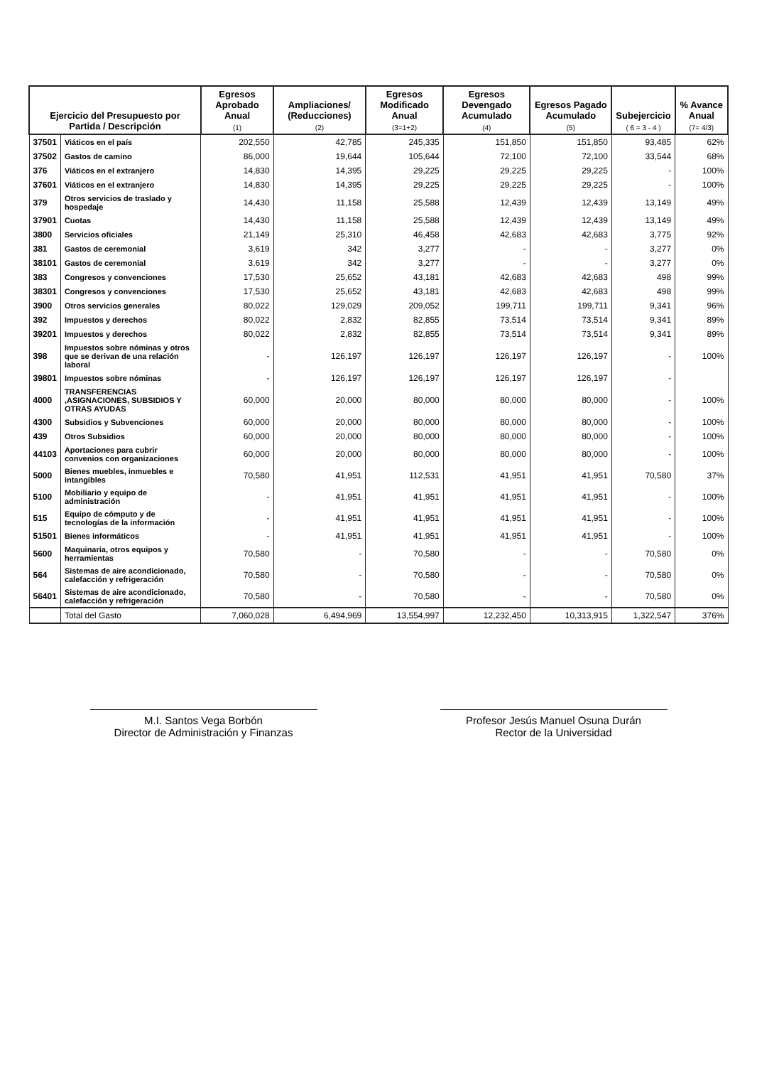| Ejercicio del Presupuesto por Partida / Descripción | | Egresos Aprobado Anual (1) | Ampliaciones/ (Reducciones) (2) | Egresos Modificado Anual (3=1+2) | Egresos Devengado Acumulado (4) | Egresos Pagado Acumulado (5) | Subejercicio ( 6 = 3 - 4 ) | % Avance Anual (7= 4/3) |
| --- | --- | --- | --- | --- | --- | --- | --- | --- |
| 37501 | Viáticos en el país | 202,550 | 42,785 | 245,335 | 151,850 | 151,850 | 93,485 | 62% |
| 37502 | Gastos de camino | 86,000 | 19,644 | 105,644 | 72,100 | 72,100 | 33,544 | 68% |
| 376 | Viáticos en el extranjero | 14,830 | 14,395 | 29,225 | 29,225 | 29,225 | - | 100% |
| 37601 | Viáticos en el extranjero | 14,830 | 14,395 | 29,225 | 29,225 | 29,225 | - | 100% |
| 379 | Otros servicios de traslado y hospedaje | 14,430 | 11,158 | 25,588 | 12,439 | 12,439 | 13,149 | 49% |
| 37901 | Cuotas | 14,430 | 11,158 | 25,588 | 12,439 | 12,439 | 13,149 | 49% |
| 3800 | Servicios oficiales | 21,149 | 25,310 | 46,458 | 42,683 | 42,683 | 3,775 | 92% |
| 381 | Gastos de ceremonial | 3,619 | 342 | 3,277 | - | - | 3,277 | 0% |
| 38101 | Gastos de ceremonial | 3,619 | 342 | 3,277 | - | - | 3,277 | 0% |
| 383 | Congresos y convenciones | 17,530 | 25,652 | 43,181 | 42,683 | 42,683 | 498 | 99% |
| 38301 | Congresos y convenciones | 17,530 | 25,652 | 43,181 | 42,683 | 42,683 | 498 | 99% |
| 3900 | Otros servicios generales | 80,022 | 129,029 | 209,052 | 199,711 | 199,711 | 9,341 | 96% |
| 392 | Impuestos y derechos | 80,022 | 2,832 | 82,855 | 73,514 | 73,514 | 9,341 | 89% |
| 39201 | Impuestos y derechos | 80,022 | 2,832 | 82,855 | 73,514 | 73,514 | 9,341 | 89% |
| 398 | Impuestos sobre nóminas y otros que se derivan de una relación laboral | - | 126,197 | 126,197 | 126,197 | 126,197 | - | 100% |
| 39801 | Impuestos sobre nóminas | - | 126,197 | 126,197 | 126,197 | 126,197 | - | |
| 4000 | TRANSFERENCIAS ,ASIGNACIONES, SUBSIDIOS Y OTRAS AYUDAS | 60,000 | 20,000 | 80,000 | 80,000 | 80,000 | - | 100% |
| 4300 | Subsidios y Subvenciones | 60,000 | 20,000 | 80,000 | 80,000 | 80,000 | - | 100% |
| 439 | Otros Subsidios | 60,000 | 20,000 | 80,000 | 80,000 | 80,000 | - | 100% |
| 44103 | Aportaciones para cubrir convenios con organizaciones | 60,000 | 20,000 | 80,000 | 80,000 | 80,000 | - | 100% |
| 5000 | Bienes muebles, inmuebles e intangibles | 70,580 | 41,951 | 112,531 | 41,951 | 41,951 | 70,580 | 37% |
| 5100 | Mobiliario y equipo de administración | - | 41,951 | 41,951 | 41,951 | 41,951 | - | 100% |
| 515 | Equipo de cómputo y de tecnologías de la información | - | 41,951 | 41,951 | 41,951 | 41,951 | - | 100% |
| 51501 | Bienes informáticos | - | 41,951 | 41,951 | 41,951 | 41,951 | - | 100% |
| 5600 | Maquinaria, otros equipos y herramientas | 70,580 | - | 70,580 | - | - | 70,580 | 0% |
| 564 | Sistemas de aire acondicionado, calefacción y refrigeración | 70,580 | - | 70,580 | - | - | 70,580 | 0% |
| 56401 | Sistemas de aire acondicionado, calefacción y refrigeración | 70,580 | - | 70,580 | - | - | 70,580 | 0% |
| | Total del Gasto | 7,060,028 | 6,494,969 | 13,554,997 | 12,232,450 | 10,313,915 | 1,322,547 | 376% |
M.I. Santos Vega Borbón
Director de Administración y Finanzas
Profesor Jesús Manuel Osuna Durán
Rector de la Universidad